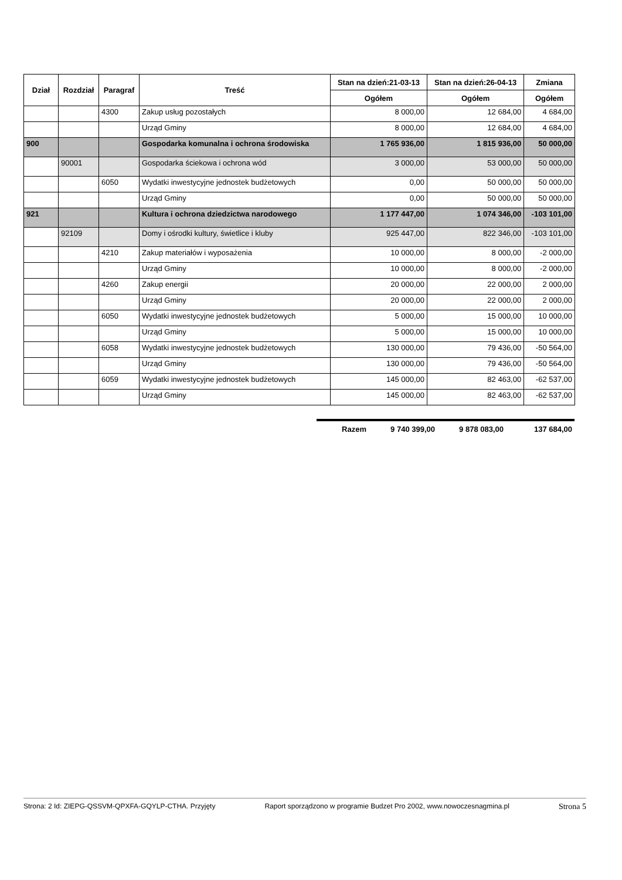| Dział | Rozdział | Paragraf | Treść | Stan na dzień:21-03-13 | Stan na dzień:26-04-13 | Zmiana |
| --- | --- | --- | --- | --- | --- | --- |
| | | | | Ogółem | Ogółem | Ogółem |
| | | 4300 | Zakup usług pozostałych | 8 000,00 | 12 684,00 | 4 684,00 |
| | | | Urząd Gminy | 8 000,00 | 12 684,00 | 4 684,00 |
| 900 | | | Gospodarka komunalna i ochrona środowiska | 1 765 936,00 | 1 815 936,00 | 50 000,00 |
| | 90001 | | Gospodarka ściekowa i ochrona wód | 3 000,00 | 53 000,00 | 50 000,00 |
| | | 6050 | Wydatki inwestycyjne jednostek budżetowych | 0,00 | 50 000,00 | 50 000,00 |
| | | | Urząd Gminy | 0,00 | 50 000,00 | 50 000,00 |
| 921 | | | Kultura i ochrona dziedzictwa narodowego | 1 177 447,00 | 1 074 346,00 | -103 101,00 |
| | 92109 | | Domy i ośrodki kultury, świetlice i kluby | 925 447,00 | 822 346,00 | -103 101,00 |
| | | 4210 | Zakup materiałów i wyposażenia | 10 000,00 | 8 000,00 | -2 000,00 |
| | | | Urząd Gminy | 10 000,00 | 8 000,00 | -2 000,00 |
| | | 4260 | Zakup energii | 20 000,00 | 22 000,00 | 2 000,00 |
| | | | Urząd Gminy | 20 000,00 | 22 000,00 | 2 000,00 |
| | | 6050 | Wydatki inwestycyjne jednostek budżetowych | 5 000,00 | 15 000,00 | 10 000,00 |
| | | | Urząd Gminy | 5 000,00 | 15 000,00 | 10 000,00 |
| | | 6058 | Wydatki inwestycyjne jednostek budżetowych | 130 000,00 | 79 436,00 | -50 564,00 |
| | | | Urząd Gminy | 130 000,00 | 79 436,00 | -50 564,00 |
| | | 6059 | Wydatki inwestycyjne jednostek budżetowych | 145 000,00 | 82 463,00 | -62 537,00 |
| | | | Urząd Gminy | 145 000,00 | 82 463,00 | -62 537,00 |
Razem 9 740 399,00 9 878 083,00 137 684,00
Strona: 2 Id: ZIEPG-QSSVM-QPXFA-GQYLP-CTHA. Przyjęty Raport sporządzono w programie Budzet Pro 2002, www.nowoczesnagmina.pl Strona 5